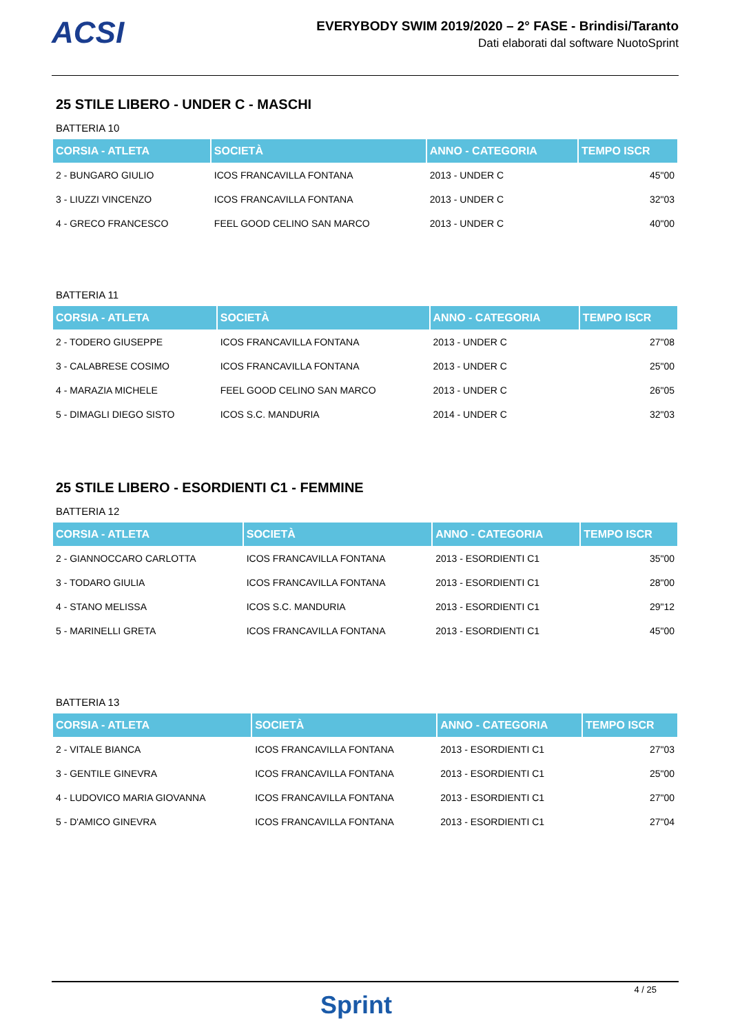ACSI
EVERYBODY SWIM 2019/2020 – 2° FASE - Brindisi/Taranto
Dati elaborati dal software NuotoSprint
25 STILE LIBERO - UNDER C - MASCHI
BATTERIA 10
| CORSIA - ATLETA | SOCIETÀ | ANNO - CATEGORIA | TEMPO ISCR |
| --- | --- | --- | --- |
| 2 - BUNGARO GIULIO | ICOS FRANCAVILLA FONTANA | 2013 - UNDER C | 45"00 |
| 3 - LIUZZI VINCENZO | ICOS FRANCAVILLA FONTANA | 2013 - UNDER C | 32"03 |
| 4 - GRECO FRANCESCO | FEEL GOOD CELINO SAN MARCO | 2013 - UNDER C | 40"00 |
BATTERIA 11
| CORSIA - ATLETA | SOCIETÀ | ANNO - CATEGORIA | TEMPO ISCR |
| --- | --- | --- | --- |
| 2 - TODERO GIUSEPPE | ICOS FRANCAVILLA FONTANA | 2013 - UNDER C | 27"08 |
| 3 - CALABRESE COSIMO | ICOS FRANCAVILLA FONTANA | 2013 - UNDER C | 25"00 |
| 4 - MARAZIA MICHELE | FEEL GOOD CELINO SAN MARCO | 2013 - UNDER C | 26"05 |
| 5 - DIMAGLI DIEGO SISTO | ICOS S.C. MANDURIA | 2014 - UNDER C | 32"03 |
25 STILE LIBERO - ESORDIENTI C1 - FEMMINE
BATTERIA 12
| CORSIA - ATLETA | SOCIETÀ | ANNO - CATEGORIA | TEMPO ISCR |
| --- | --- | --- | --- |
| 2 - GIANNOCCARO CARLOTTA | ICOS FRANCAVILLA FONTANA | 2013 - ESORDIENTI C1 | 35"00 |
| 3 - TODARO GIULIA | ICOS FRANCAVILLA FONTANA | 2013 - ESORDIENTI C1 | 28"00 |
| 4 - STANO MELISSA | ICOS S.C. MANDURIA | 2013 - ESORDIENTI C1 | 29"12 |
| 5 - MARINELLI GRETA | ICOS FRANCAVILLA FONTANA | 2013 - ESORDIENTI C1 | 45"00 |
BATTERIA 13
| CORSIA - ATLETA | SOCIETÀ | ANNO - CATEGORIA | TEMPO ISCR |
| --- | --- | --- | --- |
| 2 - VITALE BIANCA | ICOS FRANCAVILLA FONTANA | 2013 - ESORDIENTI C1 | 27"03 |
| 3 - GENTILE GINEVRA | ICOS FRANCAVILLA FONTANA | 2013 - ESORDIENTI C1 | 25"00 |
| 4 - LUDOVICO MARIA GIOVANNA | ICOS FRANCAVILLA FONTANA | 2013 - ESORDIENTI C1 | 27"00 |
| 5 - D'AMICO GINEVRA | ICOS FRANCAVILLA FONTANA | 2013 - ESORDIENTI C1 | 27"04 |
4 / 25
Sprint